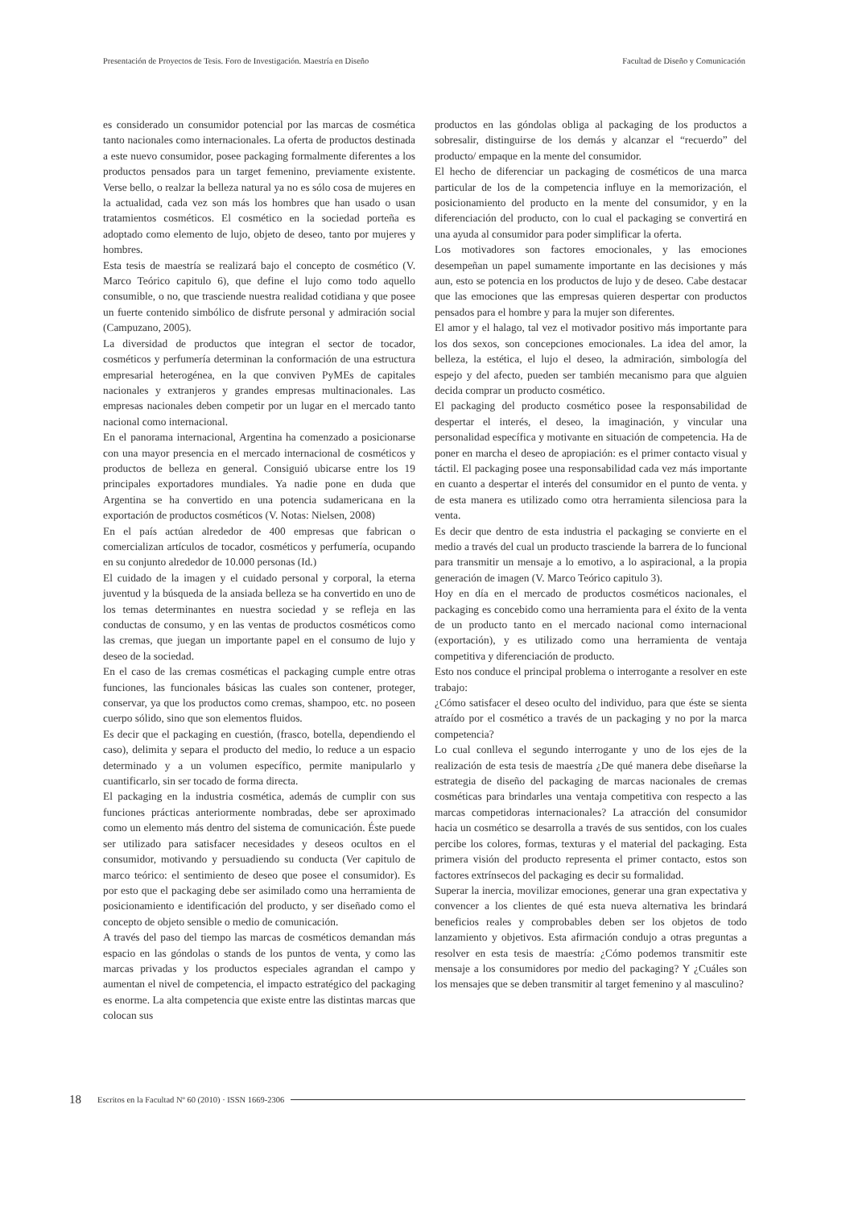Presentación de Proyectos de Tesis. Foro de Investigación. Maestría en Diseño Facultad de Diseño y Comunicación
es considerado un consumidor potencial por las marcas de cosmética tanto nacionales como internacionales. La oferta de productos destinada a este nuevo consumidor, posee packaging formalmente diferentes a los productos pensados para un target femenino, previamente existente. Verse bello, o realzar la belleza natural ya no es sólo cosa de mujeres en la actualidad, cada vez son más los hombres que han usado o usan tratamientos cosméticos. El cosmético en la sociedad porteña es adoptado como elemento de lujo, objeto de deseo, tanto por mujeres y hombres.
Esta tesis de maestría se realizará bajo el concepto de cosmético (V. Marco Teórico capitulo 6), que define el lujo como todo aquello consumible, o no, que trasciende nuestra realidad cotidiana y que posee un fuerte contenido simbólico de disfrute personal y admiración social (Campuzano, 2005).
La diversidad de productos que integran el sector de tocador, cosméticos y perfumería determinan la conformación de una estructura empresarial heterogénea, en la que conviven PyMEs de capitales nacionales y extranjeros y grandes empresas multinacionales. Las empresas nacionales deben competir por un lugar en el mercado tanto nacional como internacional.
En el panorama internacional, Argentina ha comenzado a posicionarse con una mayor presencia en el mercado internacional de cosméticos y productos de belleza en general. Consiguió ubicarse entre los 19 principales exportadores mundiales. Ya nadie pone en duda que Argentina se ha convertido en una potencia sudamericana en la exportación de productos cosméticos (V. Notas: Nielsen, 2008)
En el país actúan alrededor de 400 empresas que fabrican o comercializan artículos de tocador, cosméticos y perfumería, ocupando en su conjunto alrededor de 10.000 personas (Id.)
El cuidado de la imagen y el cuidado personal y corporal, la eterna juventud y la búsqueda de la ansiada belleza se ha convertido en uno de los temas determinantes en nuestra sociedad y se refleja en las conductas de consumo, y en las ventas de productos cosméticos como las cremas, que juegan un importante papel en el consumo de lujo y deseo de la sociedad.
En el caso de las cremas cosméticas el packaging cumple entre otras funciones, las funcionales básicas las cuales son contener, proteger, conservar, ya que los productos como cremas, shampoo, etc. no poseen cuerpo sólido, sino que son elementos fluidos.
Es decir que el packaging en cuestión, (frasco, botella, dependiendo el caso), delimita y separa el producto del medio, lo reduce a un espacio determinado y a un volumen específico, permite manipularlo y cuantificarlo, sin ser tocado de forma directa.
El packaging en la industria cosmética, además de cumplir con sus funciones prácticas anteriormente nombradas, debe ser aproximado como un elemento más dentro del sistema de comunicación. Éste puede ser utilizado para satisfacer necesidades y deseos ocultos en el consumidor, motivando y persuadiendo su conducta (Ver capitulo de marco teórico: el sentimiento de deseo que posee el consumidor). Es por esto que el packaging debe ser asimilado como una herramienta de posicionamiento e identificación del producto, y ser diseñado como el concepto de objeto sensible o medio de comunicación.
A través del paso del tiempo las marcas de cosméticos demandan más espacio en las góndolas o stands de los puntos de venta, y como las marcas privadas y los productos especiales agrandan el campo y aumentan el nivel de competencia, el impacto estratégico del packaging es enorme. La alta competencia que existe entre las distintas marcas que colocan sus
productos en las góndolas obliga al packaging de los productos a sobresalir, distinguirse de los demás y alcanzar el “recuerdo” del producto/ empaque en la mente del consumidor.
El hecho de diferenciar un packaging de cosméticos de una marca particular de los de la competencia influye en la memorización, el posicionamiento del producto en la mente del consumidor, y en la diferenciación del producto, con lo cual el packaging se convertirá en una ayuda al consumidor para poder simplificar la oferta.
Los motivadores son factores emocionales, y las emociones desempeñan un papel sumamente importante en las decisiones y más aun, esto se potencia en los productos de lujo y de deseo. Cabe destacar que las emociones que las empresas quieren despertar con productos pensados para el hombre y para la mujer son diferentes.
El amor y el halago, tal vez el motivador positivo más importante para los dos sexos, son concepciones emocionales. La idea del amor, la belleza, la estética, el lujo el deseo, la admiración, simbología del espejo y del afecto, pueden ser también mecanismo para que alguien decida comprar un producto cosmético.
El packaging del producto cosmético posee la responsabilidad de despertar el interés, el deseo, la imaginación, y vincular una personalidad específica y motivante en situación de competencia. Ha de poner en marcha el deseo de apropiación: es el primer contacto visual y táctil. El packaging posee una responsabilidad cada vez más importante en cuanto a despertar el interés del consumidor en el punto de venta. y de esta manera es utilizado como otra herramienta silenciosa para la venta.
Es decir que dentro de esta industria el packaging se convierte en el medio a través del cual un producto trasciende la barrera de lo funcional para transmitir un mensaje a lo emotivo, a lo aspiracional, a la propia generación de imagen (V. Marco Teórico capitulo 3).
Hoy en día en el mercado de productos cosméticos nacionales, el packaging es concebido como una herramienta para el éxito de la venta de un producto tanto en el mercado nacional como internacional (exportación), y es utilizado como una herramienta de ventaja competitiva y diferenciación de producto.
Esto nos conduce el principal problema o interrogante a resolver en este trabajo:
¿Cómo satisfacer el deseo oculto del individuo, para que éste se sienta atraído por el cosmético a través de un packaging y no por la marca competencia?
Lo cual conlleva el segundo interrogante y uno de los ejes de la realización de esta tesis de maestría ¿De qué manera debe diseñarse la estrategia de diseño del packaging de marcas nacionales de cremas cosméticas para brindarles una ventaja competitiva con respecto a las marcas competidoras internacionales? La atracción del consumidor hacia un cosmético se desarrolla a través de sus sentidos, con los cuales percibe los colores, formas, texturas y el material del packaging. Esta primera visión del producto representa el primer contacto, estos son factores extrínsecos del packaging es decir su formalidad.
Superar la inercia, movilizar emociones, generar una gran expectativa y convencer a los clientes de qué esta nueva alternativa les brindará beneficios reales y comprobables deben ser los objetos de todo lanzamiento y objetivos. Esta afirmación condujo a otras preguntas a resolver en esta tesis de maestría: ¿Cómo podemos transmitir este mensaje a los consumidores por medio del packaging? Y ¿Cuáles son los mensajes que se deben transmitir al target femenino y al masculino?
18 Escritos en la Facultad Nº 60 (2010) · ISSN 1669-2306